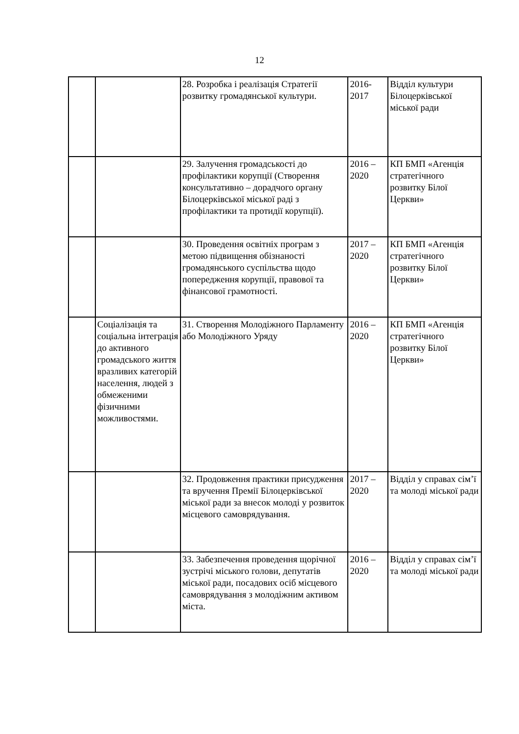12
| | | 28. Розробка і реалізація Стратегії розвитку громадянської культури. | 2016-2017 | Відділ культури Білоцерківської міської ради |
| | | 29. Залучення громадськості до профілактики корупції (Створення консультативно – дорадчого органу Білоцерківської міської раді з профілактики та протидії корупції). | 2016 – 2020 | КП БМП «Агенція стратегічного розвитку Білої Церкви» |
| | | 30. Проведення освітніх програм з метою підвищення обізнаності громадянського суспільства щодо попередження корупції, правової та фінансової грамотності. | 2017 – 2020 | КП БМП «Агенція стратегічного розвитку Білої Церкви» |
| | Соціалізація та соціальна інтеграція до активного громадського життя вразливих категорій населення, людей з обмеженими фізичними можливостями. | 31. Створення Молодіжного Парламенту або Молодіжного Уряду | 2016 – 2020 | КП БМП «Агенція стратегічного розвитку Білої Церкви» |
| | | 32. Продовження практики присудження та вручення Премії Білоцерківської міської ради за внесок молоді у розвиток місцевого самоврядування. | 2017 – 2020 | Відділ у справах сім’ї та молоді міської ради |
| | | 33. Забезпечення проведення щорічної зустрічі міського голови, депутатів міської ради, посадових осіб місцевого самоврядування з молодіжним активом міста. | 2016 – 2020 | Відділ у справах сім’ї та молоді міської ради |